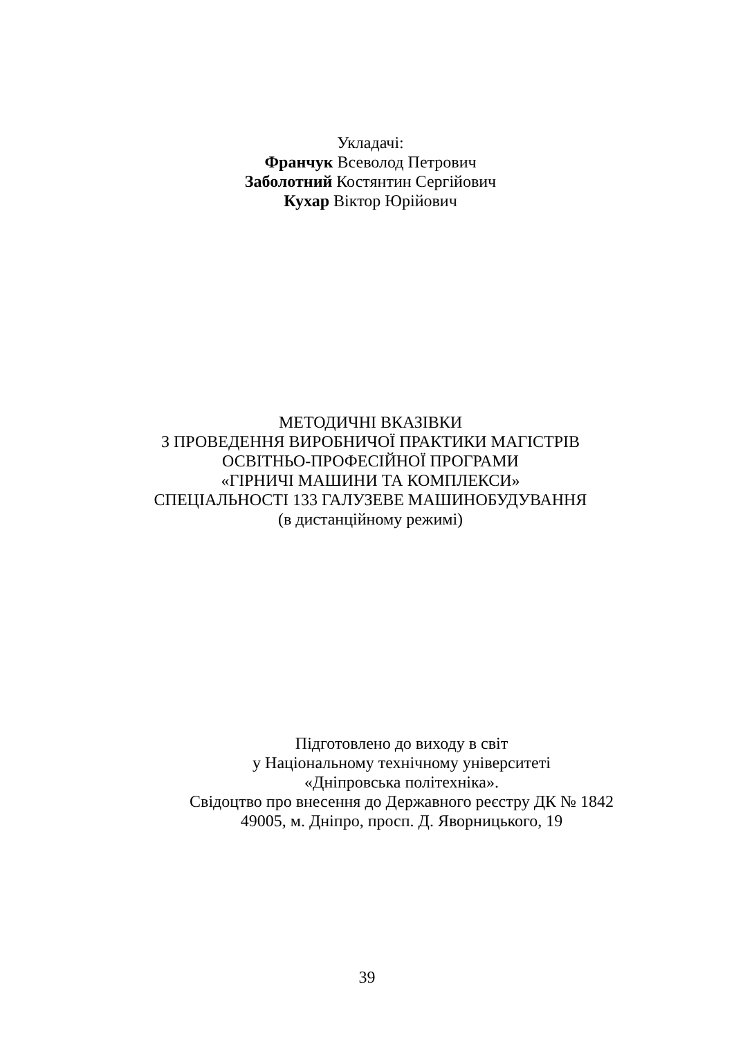Укладачі:
Франчук Всеволод Петрович
Заболотний Костянтин Сергійович
Кухар Віктор Юрійович
МЕТОДИЧНІ ВКАЗІВКИ
З ПРОВЕДЕННЯ ВИРОБНИЧОЇ ПРАКТИКИ МАГІСТРІВ
ОСВІТНЬО-ПРОФЕСІЙНОЇ ПРОГРАМИ
«ГІРНИЧІ МАШИНИ ТА КОМПЛЕКСИ»
СПЕЦІАЛЬНОСТІ 133 ГАЛУЗЕВЕ МАШИНОБУДУВАННЯ
(в дистанційному режимі)
Підготовлено до виходу в світ
у Національному технічному університеті
«Дніпровська політехніка».
Свідоцтво про внесення до Державного реєстру ДК № 1842
49005, м. Дніпро, просп. Д. Яворницького, 19
39